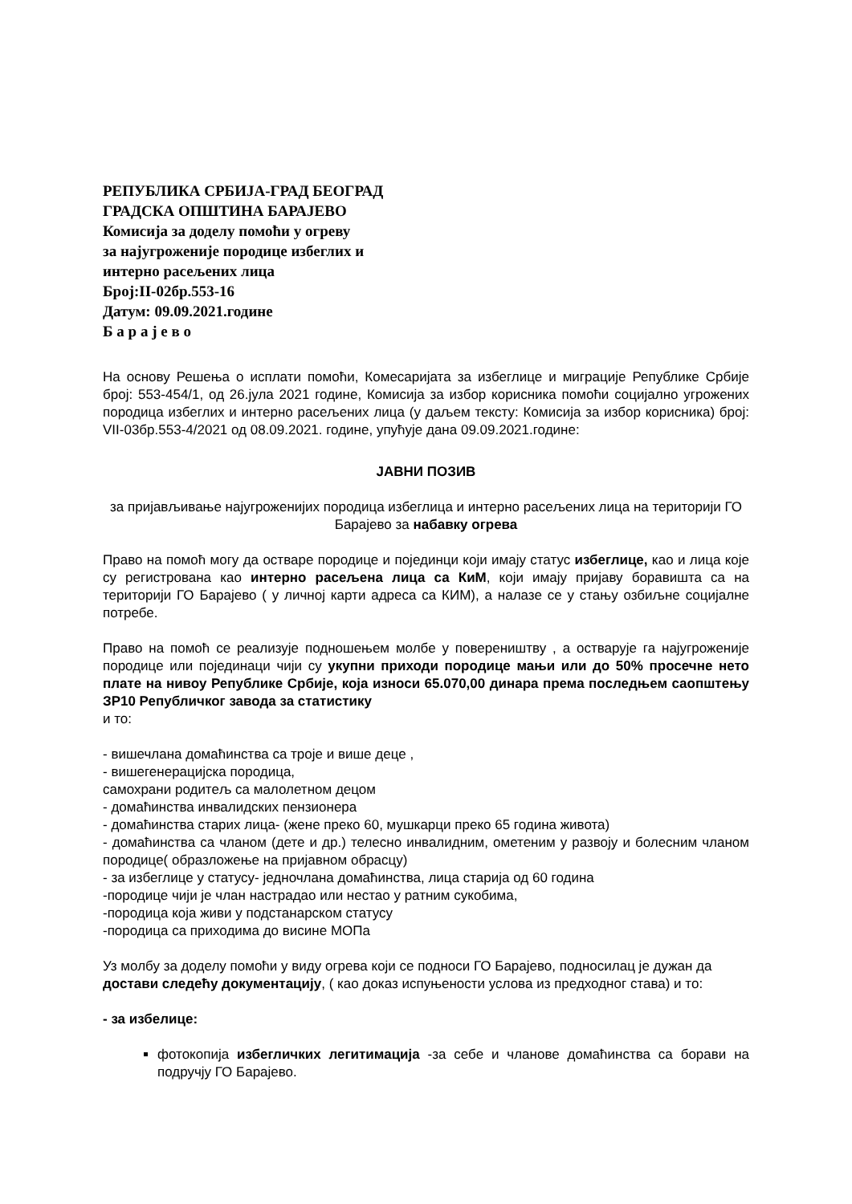РЕПУБЛИКА СРБИЈА-ГРАД БЕОГРАД
ГРАДСКА ОПШТИНА БАРАЈЕВО
Комисија за доделу помоћи у огреву
за најугроженије породице избеглих и
интерно расељених лица
Број:II-02бр.553-16
Датум: 09.09.2021.године
Б а р а ј е в о
На основу Решења о исплати помоћи, Комесаријата за избеглице и миграције Републике Србије број: 553-454/1, од 26.јула 2021 године, Комисија за избор корисника помоћи социјално угрожених породица избеглих и интерно расељених лица (у даљем тексту: Комисија за избор корисника) број: VII-03бр.553-4/2021 од 08.09.2021. године, упућује дана 09.09.2021.године:
ЈАВНИ ПОЗИВ
за пријављивање најугроженијих породица избеглица и интерно расељених лица на територији ГО Барајево за набавку огрева
Право на помоћ могу да остваре породице и појединци који имају статус избеглице, као и лица које су регистрована као интерно расељена лица са КиМ, који имају пријаву боравишта са на територији ГО Барајево ( у личној карти адреса са КИМ), а налазе се у стању озбиљне социјалне потребе.
Право на помоћ се реализује подношењем молбе у повереништву , а остварује га најугроженије породице или појединаци чији су укупни приходи породице мањи или до 50% просечне нето плате на нивоу Републике Србије, која износи 65.070,00 динара према последњем саопштењу ЗР10 Републичког завода за статистику
и то:
- вишечлана домаћинства са троје и више деце ,
- вишегенерацијска породица,
самохрани родитељ са малолетном децом
- домаћинства инвалидских пензионера
- домаћинства старих лица- (жене преко 60, мушкарци преко 65 година живота)
- домаћинства са чланом (дете и др.) телесно инвалидним, ометеним у развоју и болесним чланом породице( образложење на пријавном обрасцу)
- за избеглице у статусу- једночлана домаћинства, лица старија од 60 година
-породице чији је члан настрадао или нестао у ратним сукобима,
-породица која живи у подстанарском статусу
-породица са приходима до висине МОПа
Уз молбу за доделу помоћи у виду огрева који се подноси ГО Барајево, подносилац је дужан да достави следећу документацију, ( као доказ испуњености услова из предходног става) и то:
- за избелице:
фотокопија избегличких легитимација -за себе и чланове домаћинства са борави на подручју ГО Барајево.